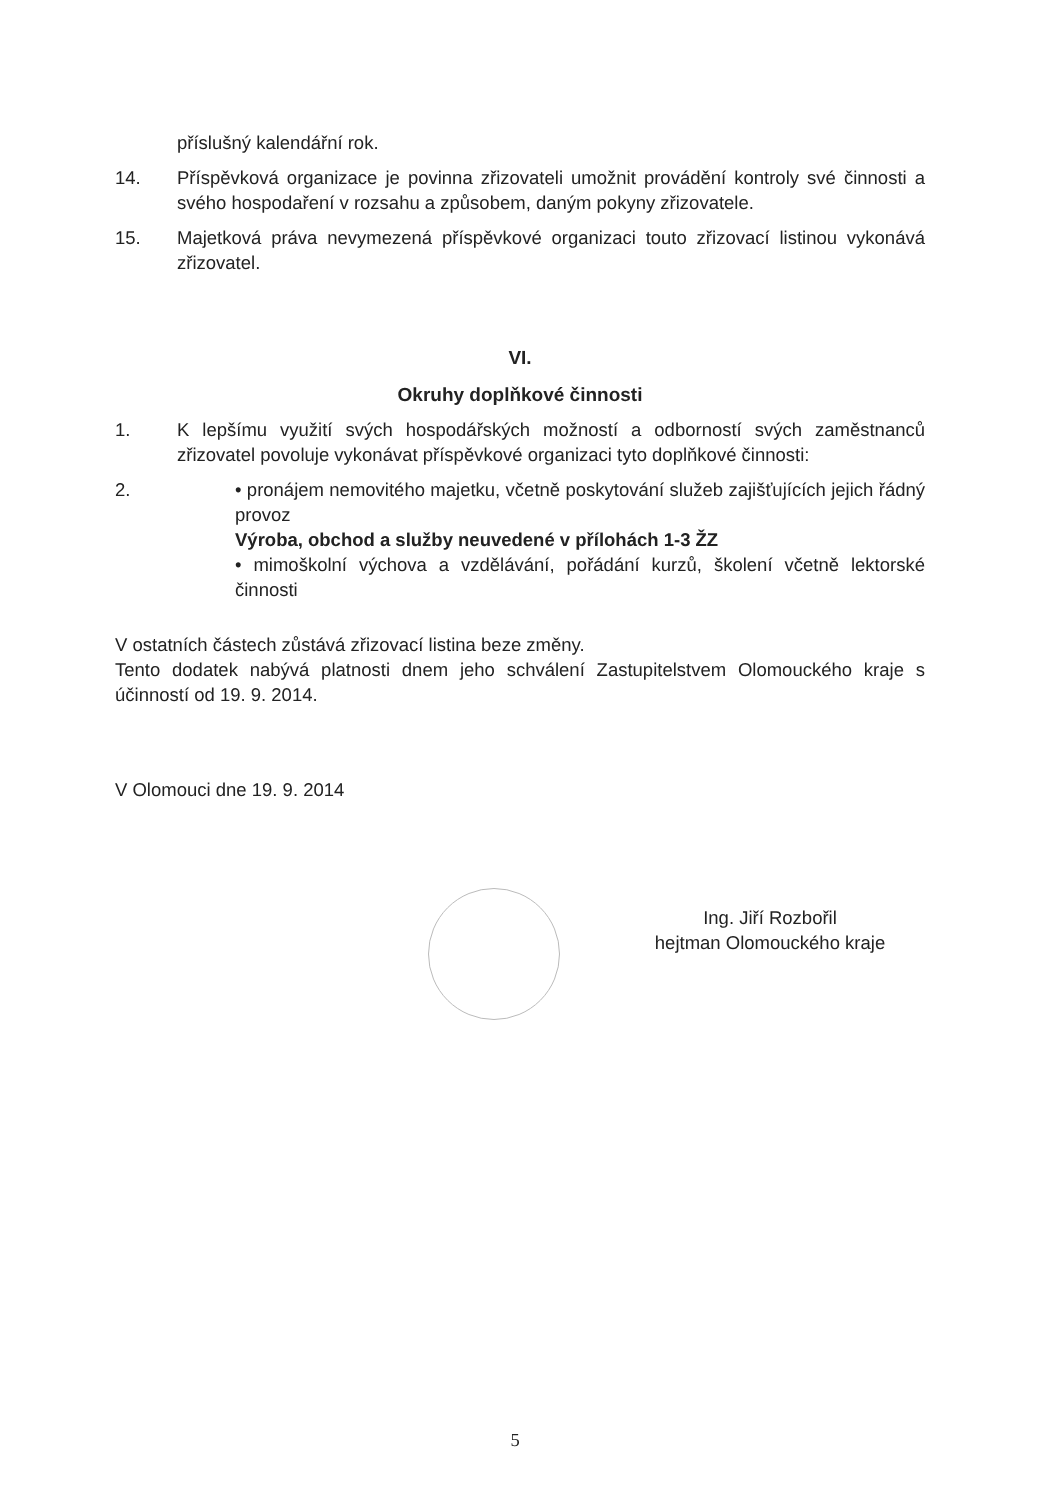příslušný kalendářní rok.
14. Příspěvková organizace je povinna zřizovateli umožnit provádění kontroly své činnosti a svého hospodaření v rozsahu a způsobem, daným pokyny zřizovatele.
15. Majetková práva nevymezená příspěvkové organizaci touto zřizovací listinou vykonává zřizovatel.
VI.
Okruhy doplňkové činnosti
1. K lepšímu využití svých hospodářských možností a odborností svých zaměstnanců zřizovatel povoluje vykonávat příspěvkové organizaci tyto doplňkové činnosti:
2. • pronájem nemovitého majetku, včetně poskytování služeb zajišťujících jejich řádný provoz
Výroba, obchod a služby neuvedené v přílohách 1-3 ŽZ
• mimoškolní výchova a vzdělávání, pořádání kurzů, školení včetně lektorské činnosti
V ostatních částech zůstává zřizovací listina beze změny.
Tento dodatek nabývá platnosti dnem jeho schválení Zastupitelstvem Olomouckého kraje s účinností od 19. 9. 2014.
V Olomouci dne 19. 9. 2014
Ing. Jiří Rozbořil
hejtman Olomouckého kraje
5